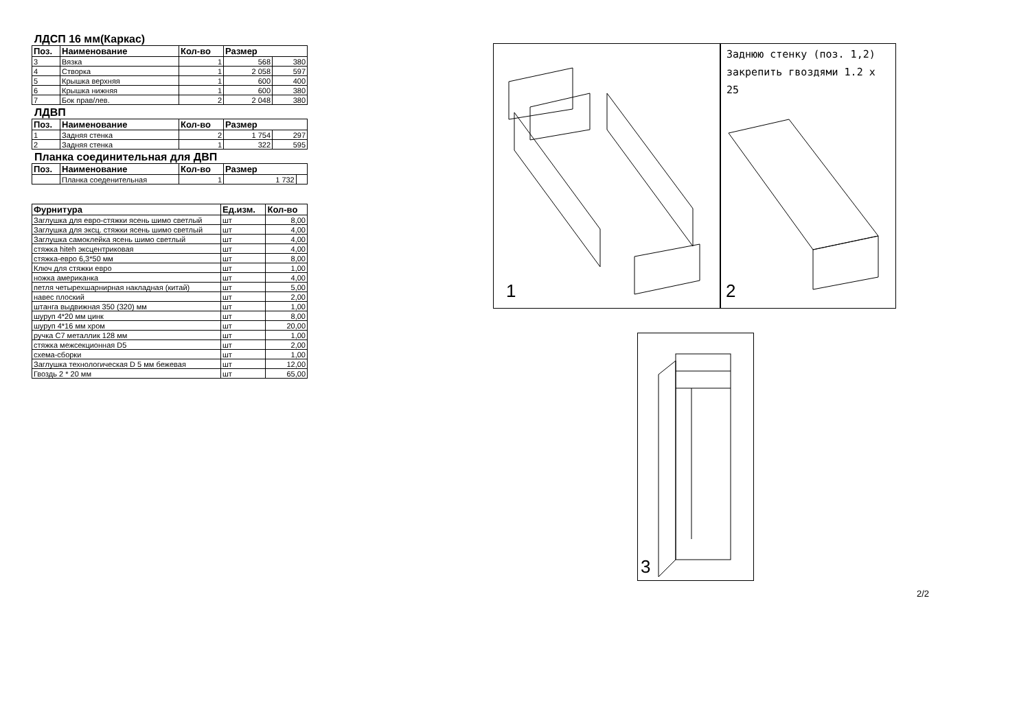ЛДСП 16 мм(Каркас)
| Поз. | Наименование | Кол-во | Размер | |
| --- | --- | --- | --- | --- |
| 3 | Вязка | 1 | 568 | 380 |
| 4 | Створка | 1 | 2 058 | 597 |
| 5 | Крышка верхняя | 1 | 600 | 400 |
| 6 | Крышка нижняя | 1 | 600 | 380 |
| 7 | Бок прав/лев. | 2 | 2 048 | 380 |
ЛДВП
| Поз. | Наименование | Кол-во | Размер | |
| --- | --- | --- | --- | --- |
| 1 | Задняя стенка | 2 | 1 754 | 297 |
| 2 | Задняя стенка | 1 | 322 | 595 |
Планка соединительная для ДВП
| Поз. | Наименование | Кол-во | Размер | |
| --- | --- | --- | --- | --- |
| | Планка соеденительная | 1 | 1 732 | |
| Фурнитура | Ед.изм. | Кол-во |
| --- | --- | --- |
| Заглушка для евро-стяжки ясень шимо светлый | шт | 8,00 |
| Заглушка для эксц. стяжки ясень шимо светлый | шт | 4,00 |
| Заглушка самоклейка ясень шимо светлый | шт | 4,00 |
| стяжка hiteh эксцентриковая | шт | 4,00 |
| стяжка-евро 6,3*50 мм | шт | 8,00 |
| Ключ для стяжки евро | шт | 1,00 |
| ножка американка | шт | 4,00 |
| петля четырехшарнирная накладная (китай) | шт | 5,00 |
| навес плоский | шт | 2,00 |
| штанга выдвижная 350 (320) мм | шт | 1,00 |
| шуруп 4*20 мм цинк | шт | 8,00 |
| шуруп 4*16 мм хром | шт | 20,00 |
| ручка С7 металлик 128 мм | шт | 1,00 |
| стяжка межсекционная D5 | шт | 2,00 |
| схема-сборки | шт | 1,00 |
| Заглушка технологическая D 5 мм бежевая | шт | 12,00 |
| Гвоздь 2 * 20 мм | шт | 65,00 |
1 2
Заднюю стенку (поз. 1,2)
закрепить гвоздями 1.2 х
25
3
2/2